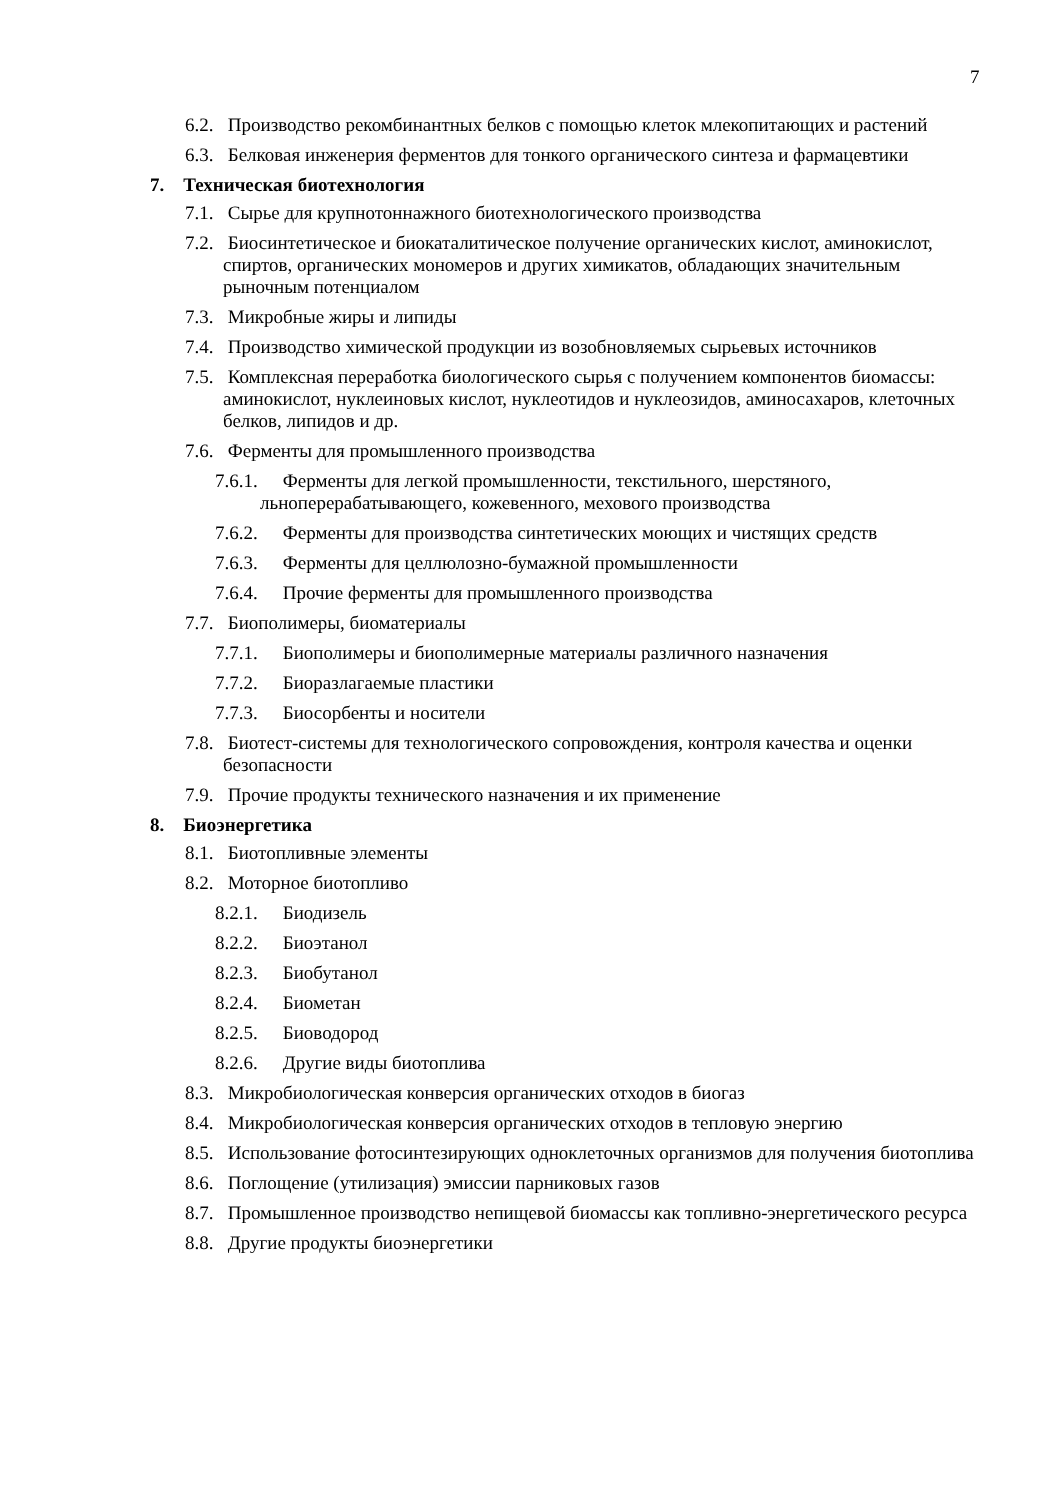7
6.2. Производство рекомбинантных белков с помощью клеток млекопитающих и растений
6.3. Белковая инженерия ферментов для тонкого органического синтеза и фармацевтики
7. Техническая биотехнология
7.1. Сырье для крупнотоннажного биотехнологического производства
7.2. Биосинтетическое и биокаталитическое получение органических кислот, аминокислот, спиртов, органических мономеров и других химикатов, обладающих значительным рыночным потенциалом
7.3. Микробные жиры и липиды
7.4. Производство химической продукции из возобновляемых сырьевых источников
7.5. Комплексная переработка биологического сырья с получением компонентов биомассы: аминокислот, нуклеиновых кислот, нуклеотидов и нуклеозидов, аминосахаров, клеточных белков, липидов и др.
7.6. Ферменты для промышленного производства
7.6.1. Ферменты для легкой промышленности, текстильного, шерстяного, льноперерабатывающего, кожевенного, мехового производства
7.6.2. Ферменты для производства синтетических моющих и чистящих средств
7.6.3. Ферменты для целлюлозно-бумажной промышленности
7.6.4. Прочие ферменты для промышленного производства
7.7. Биополимеры, биоматериалы
7.7.1. Биополимеры и биополимерные материалы различного назначения
7.7.2. Биоразлагаемые пластики
7.7.3. Биосорбенты и носители
7.8. Биотест-системы для технологического сопровождения, контроля качества и оценки безопасности
7.9. Прочие продукты технического назначения и их применение
8. Биоэнергетика
8.1. Биотопливные элементы
8.2. Моторное биотопливо
8.2.1. Биодизель
8.2.2. Биоэтанол
8.2.3. Биобутанол
8.2.4. Биометан
8.2.5. Биоводород
8.2.6. Другие виды биотоплива
8.3. Микробиологическая конверсия органических отходов в биогаз
8.4. Микробиологическая конверсия органических отходов в тепловую энергию
8.5. Использование фотосинтезирующих одноклеточных организмов для получения биотоплива
8.6. Поглощение (утилизация) эмиссии парниковых газов
8.7. Промышленное производство непищевой биомассы как топливно-энергетического ресурса
8.8. Другие продукты биоэнергетики